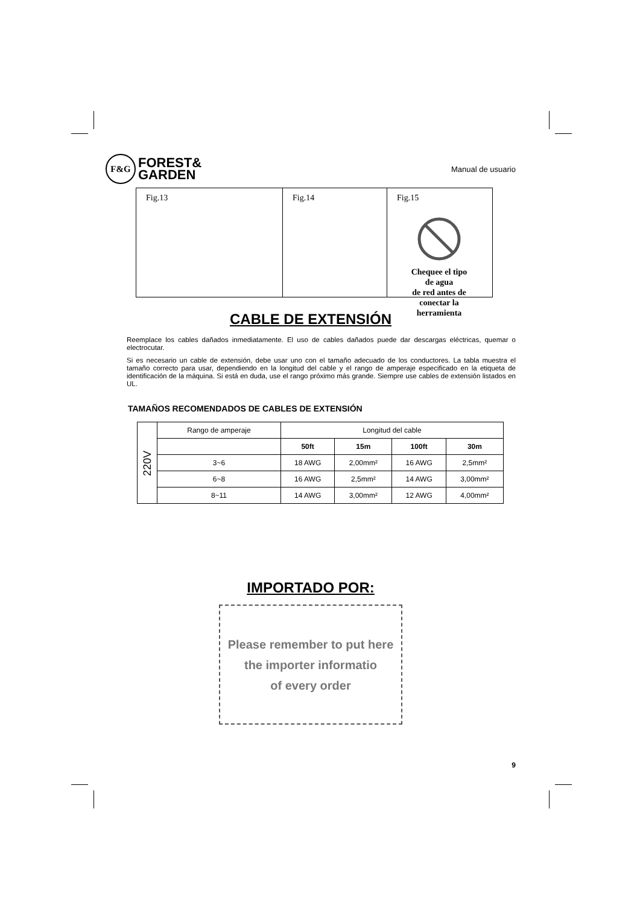F&G FOREST&
GARDEN
Manual de usuario
Fig.13 Fig.14 Fig.15
Chequee el tipo de agua
de red antes de
conectar la herramienta
CABLE DE EXTENSIÓN
Reemplace los cables dañados inmediatamente. El uso de cables dañados puede dar descargas eléctricas, quemar o electrocutar.
Si es necesario un cable de extensión, debe usar uno con el tamaño adecuado de los conductores. La tabla muestra el tamaño correcto para usar, dependiendo en la longitud del cable y el rango de amperaje especificado en la etiqueta de identificación de la máquina. Si está en duda, use el rango próximo más grande. Siempre use cables de extensión listados en UL.
TAMAÑOS RECOMENDADOS DE CABLES DE EXTENSIÓN
| 220V | Rango de amperaje | Longitud del cable | | | |
| | | 50ft | 15m | 100ft | 30m |
| | 3~6 | 18 AWG | 2,00mm² | 16 AWG | 2,5mm² |
| | 6~8 | 16 AWG | 2,5mm² | 14 AWG | 3,00mm² |
| | 8~11 | 14 AWG | 3,00mm² | 12 AWG | 4,00mm² |
IMPORTADO POR:
Please remember to put here
the importer informatio
of every order
9